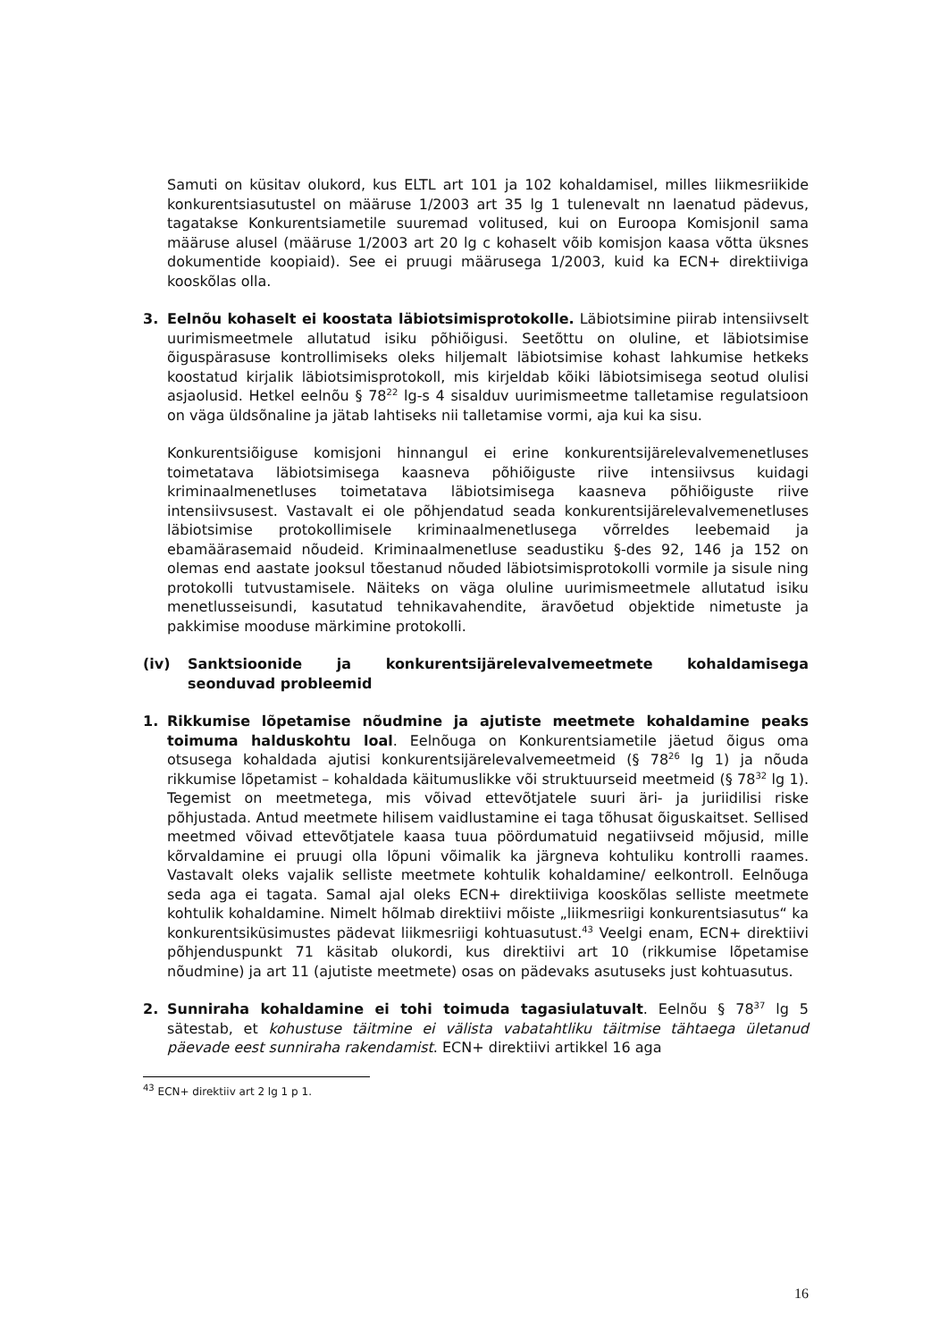Samuti on küsitav olukord, kus ELTL art 101 ja 102 kohaldamisel, milles liikmesriikide konkurentsiasutustel on määruse 1/2003 art 35 lg 1 tulenevalt nn laenatud pädevus, tagatakse Konkurentsiametile suuremad volitused, kui on Euroopa Komisjonil sama määruse alusel (määruse 1/2003 art 20 lg c kohaselt võib komisjon kaasa võtta üksnes dokumentide koopiaid). See ei pruugi määrusega 1/2003, kuid ka ECN+ direktiiviga kooskõlas olla.
3. Eelnõu kohaselt ei koostata läbiotsimisprotokolle. Läbiotsimine piirab intensiivselt uurimismeetmele allutatud isiku põhiõigusi. Seetõttu on oluline, et läbiotsimise õiguspärasuse kontrollimiseks oleks hiljemalt läbiotsimise kohast lahkumise hetkeks koostatud kirjalik läbiotsimisprotokoll, mis kirjeldab kõiki läbiotsimisega seotud olulisi asjaolusid. Hetkel eelnõu § 78<sup>22</sup> lg-s 4 sisalduv uurimismeetme talletamise regulatsioon on väga üldsõnaline ja jätab lahtiseks nii talletamise vormi, aja kui ka sisu.
Konkurentsiõiguse komisjoni hinnangul ei erine konkurentsijärelevalvemenetluses toimetatava läbiotsimisega kaasneva põhiõiguste riive intensiivsus kuidagi kriminaalmenetluses toimetatava läbiotsimisega kaasneva põhiõiguste riive intensiivsusest. Vastavalt ei ole põhjendatud seada konkurentsijärelevalvemenetluses läbiotsimise protokollimisele kriminaalmenetlusega võrreldes leebemaid ja ebamäärasemaid nõudeid. Kriminaalmenetluse seadustiku §-des 92, 146 ja 152 on olemas end aastate jooksul tõestanud nõuded läbiotsimisprotokolli vormile ja sisule ning protokolli tutvustamisele. Näiteks on väga oluline uurimismeetmele allutatud isiku menetlusseisundi, kasutatud tehnikavahendite, äravõetud objektide nimetuste ja pakkimise mooduse märkimine protokolli.
(iv) Sanktsioonide ja konkurentsijärelevalvemeetmete kohaldamisega seonduvad probleemid
1. Rikkumise lõpetamise nõudmine ja ajutiste meetmete kohaldamine peaks toimuma halduskohtu loal. Eelnõuga on Konkurentsiametile jäetud õigus oma otsusega kohaldada ajutisi konkurentsijärelevalvemeetmeid (§ 78<sup>26</sup> lg 1) ja nõuda rikkumise lõpetamist – kohaldada käitumuslikke või struktuurseid meetmeid (§ 78<sup>32</sup> lg 1). Tegemist on meetmetega, mis võivad ettevõtjatele suuri äri- ja juriidilisi riske põhjustada. Antud meetmete hilisem vaidlustamine ei taga tõhusat õiguskaitset. Sellised meetmed võivad ettevõtjatele kaasa tuua pöördumatuid negatiivseid mõjusid, mille kõrvaldamine ei pruugi olla lõpuni võimalik ka järgneva kohtuliku kontrolli raames. Vastavalt oleks vajalik selliste meetmete kohtulik kohaldamine/ eelkontroll. Eelnõuga seda aga ei tagata. Samal ajal oleks ECN+ direktiiviga kooskõlas selliste meetmete kohtulik kohaldamine. Nimelt hõlmab direktiivi mõiste „liikmesriigi konkurentsiasutus“ ka konkurentsiküsimustes pädevat liikmesriigi kohtuasutust.<sup>43</sup> Veelgi enam, ECN+ direktiivi põhjenduspunkt 71 käsitab olukordi, kus direktiivi art 10 (rikkumise lõpetamise nõudmine) ja art 11 (ajutiste meetmete) osas on pädevaks asutuseks just kohtuasutus.
2. Sunniraha kohaldamine ei tohi toimuda tagasiulatuvalt. Eelnõu § 78<sup>37</sup> lg 5 sätestab, et kohustuse täitmine ei välista vabatahtliku täitmise tähtaega ületanud päevade eest sunniraha rakendamist. ECN+ direktiivi artikkel 16 aga
<sup>43</sup> ECN+ direktiiv art 2 lg 1 p 1.
16